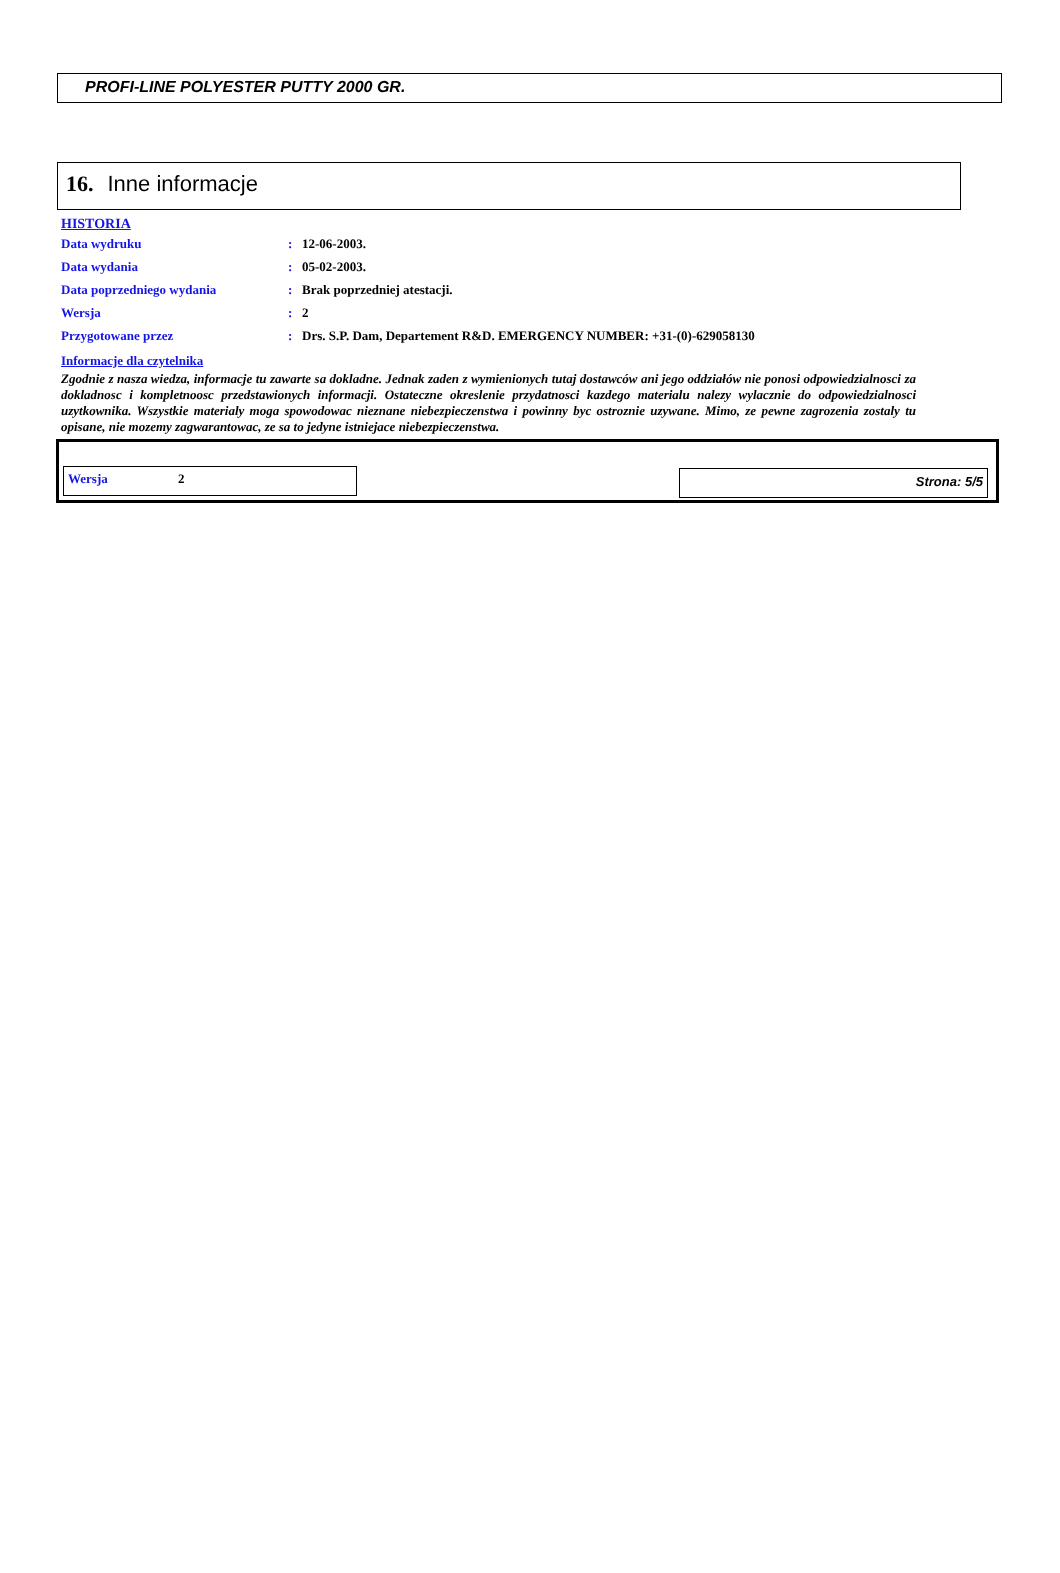PROFI-LINE POLYESTER PUTTY 2000 GR.
16. Inne informacje
HISTORIA
Data wydruku: 12-06-2003.
Data wydania: 05-02-2003.
Data poprzedniego wydania: Brak poprzedniej atestacji.
Wersja: 2
Przygotowane przez: Drs. S.P. Dam, Departement R&D. EMERGENCY NUMBER: +31-(0)-629058130
Informacje dla czytelnika
Zgodnie z nasza wiedza, informacje tu zawarte sa dokladne. Jednak zaden z wymienionych tutaj dostawców ani jego oddziałów nie ponosi odpowiedzialnosci za dokladnosc i kompletnoosc przedstawionych informacji. Ostateczne okreslenie przydatnosci kazdego materialu nalezy wylacznie do odpowiedzialnosci uzytkownika. Wszystkie materialy moga spowodowac nieznane niebezpieczenstwa i powinny byc ostroznie uzywane. Mimo, ze pewne zagrozenia zostaly tu opisane, nie mozemy zagwarantowac, ze sa to jedyne istniejace niebezpieczenstwa.
Wersja 2 Strona: 5/5